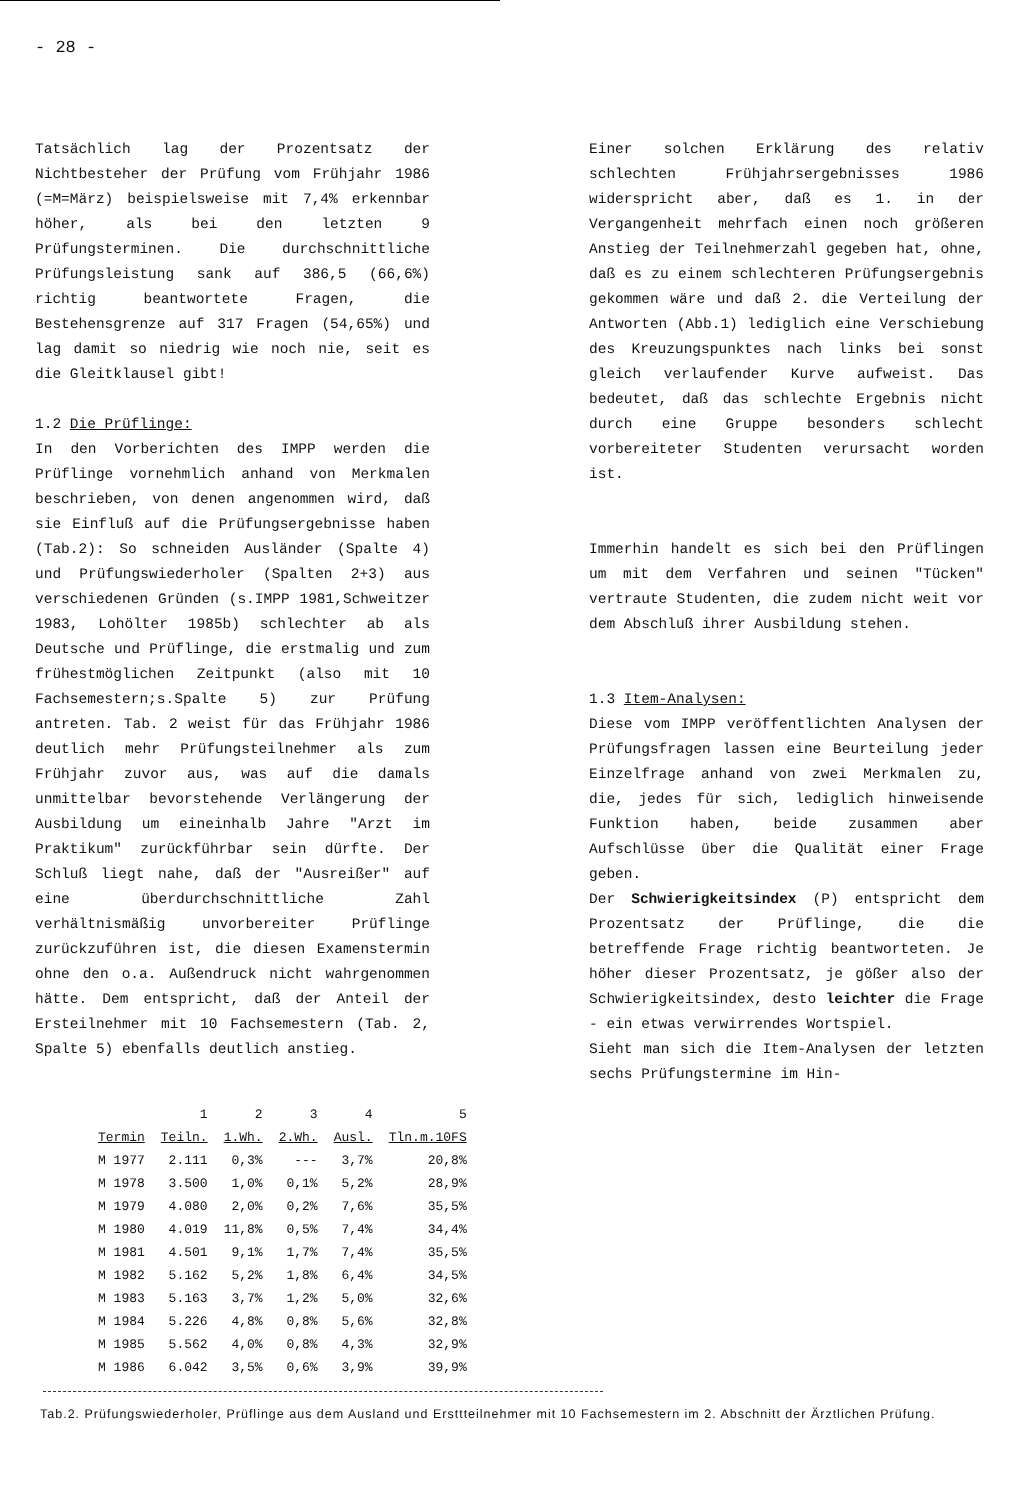- 28 -
Tatsächlich lag der Prozentsatz der Nichtbesteher der Prüfung vom Frühjahr 1986 (=M=März) beispielsweise mit 7,4% erkennbar höher, als bei den letzten 9 Prüfungsterminen. Die durchschnittliche Prüfungsleistung sank auf 386,5 (66,6%) richtig beantwortete Fragen, die Bestehensgrenze auf 317 Fragen (54,65%) und lag damit so niedrig wie noch nie, seit es die Gleitklausel gibt!
1.2 Die Prüflinge:
In den Vorberichten des IMPP werden die Prüflinge vornehmlich anhand von Merkmalen beschrieben, von denen angenommen wird, daß sie Einfluß auf die Prüfungsergebnisse haben (Tab.2): So schneiden Ausländer (Spalte 4) und Prüfungswiederholer (Spalten 2+3) aus verschiedenen Gründen (s.IMPP 1981,Schweitzer 1983, Lohölter 1985b) schlechter ab als Deutsche und Prüflinge, die erstmalig und zum frühestmöglichen Zeitpunkt (also mit 10 Fachsemestern;s.Spalte 5) zur Prüfung antreten. Tab. 2 weist für das Frühjahr 1986 deutlich mehr Prüfungsteilnehmer als zum Frühjahr zuvor aus, was auf die damals unmittelbar bevorstehende Verlängerung der Ausbildung um eineinhalb Jahre "Arzt im Praktikum" zurückführbar sein dürfte. Der Schluß liegt nahe, daß der "Ausreißer" auf eine überdurchschnittliche Zahl verhältnismäßig unvorbereiter Prüflinge zurückzuführen ist, die diesen Examenstermin ohne den o.a. Außendruck nicht wahrgenommen hätte. Dem entspricht, daß der Anteil der Ersteilnehmer mit 10 Fachsemestern (Tab. 2, Spalte 5) ebenfalls deutlich anstieg.
Einer solchen Erklärung des relativ schlechten Frühjahrsergebnisses 1986 widerspricht aber, daß es 1. in der Vergangenheit mehrfach einen noch größeren Anstieg der Teilnehmerzahl gegeben hat, ohne, daß es zu einem schlechteren Prüfungsergebnis gekommen wäre und daß 2. die Verteilung der Antworten (Abb.1) lediglich eine Verschiebung des Kreuzungspunktes nach links bei sonst gleich verlaufender Kurve aufweist. Das bedeutet, daß das schlechte Ergebnis nicht durch eine Gruppe besonders schlecht vorbereiteter Studenten verursacht worden ist.
Immerhin handelt es sich bei den Prüflingen um mit dem Verfahren und seinen "Tücken" vertraute Studenten, die zudem nicht weit vor dem Abschluß ihrer Ausbildung stehen.
1.3 Item-Analysen:
Diese vom IMPP veröffentlichten Analysen der Prüfungsfragen lassen eine Beurteilung jeder Einzelfrage anhand von zwei Merkmalen zu, die, jedes für sich, lediglich hinweisende Funktion haben, beide zusammen aber Aufschlüsse über die Qualität einer Frage geben.
Der Schwierigkeitsindex (P) entspricht dem Prozentsatz der Prüflinge, die die betreffende Frage richtig beantworteten. Je höher dieser Prozentsatz, je gößer also der Schwierigkeitsindex, desto leichter die Frage - ein etwas verwirrendes Wortspiel.
Sieht man sich die Item-Analysen der letzten sechs Prüfungstermine im Hin-
| | 1 | 2 | 3 | 4 | 5 |
| --- | --- | --- | --- | --- | --- |
| Termin | Teiln. | 1.Wh. | 2.Wh. | Ausl. | Tln.m.10FS |
| M 1977 | 2.111 | 0,3% | --- | 3,7% | 20,8% |
| M 1978 | 3.500 | 1,0% | 0,1% | 5,2% | 28,9% |
| M 1979 | 4.080 | 2,0% | 0,2% | 7,6% | 35,5% |
| M 1980 | 4.019 | 11,8% | 0,5% | 7,4% | 34,4% |
| M 1981 | 4.501 | 9,1% | 1,7% | 7,4% | 35,5% |
| M 1982 | 5.162 | 5,2% | 1,8% | 6,4% | 34,5% |
| M 1983 | 5.163 | 3,7% | 1,2% | 5,0% | 32,6% |
| M 1984 | 5.226 | 4,8% | 0,8% | 5,6% | 32,8% |
| M 1985 | 5.562 | 4,0% | 0,8% | 4,3% | 32,9% |
| M 1986 | 6.042 | 3,5% | 0,6% | 3,9% | 39,9% |
Tab.2. Prüfungswiederholer, Prüflinge aus dem Ausland und Ersttteilnehmer mit 10 Fachsemestern im 2. Abschnitt der Ärztlichen Prüfung.